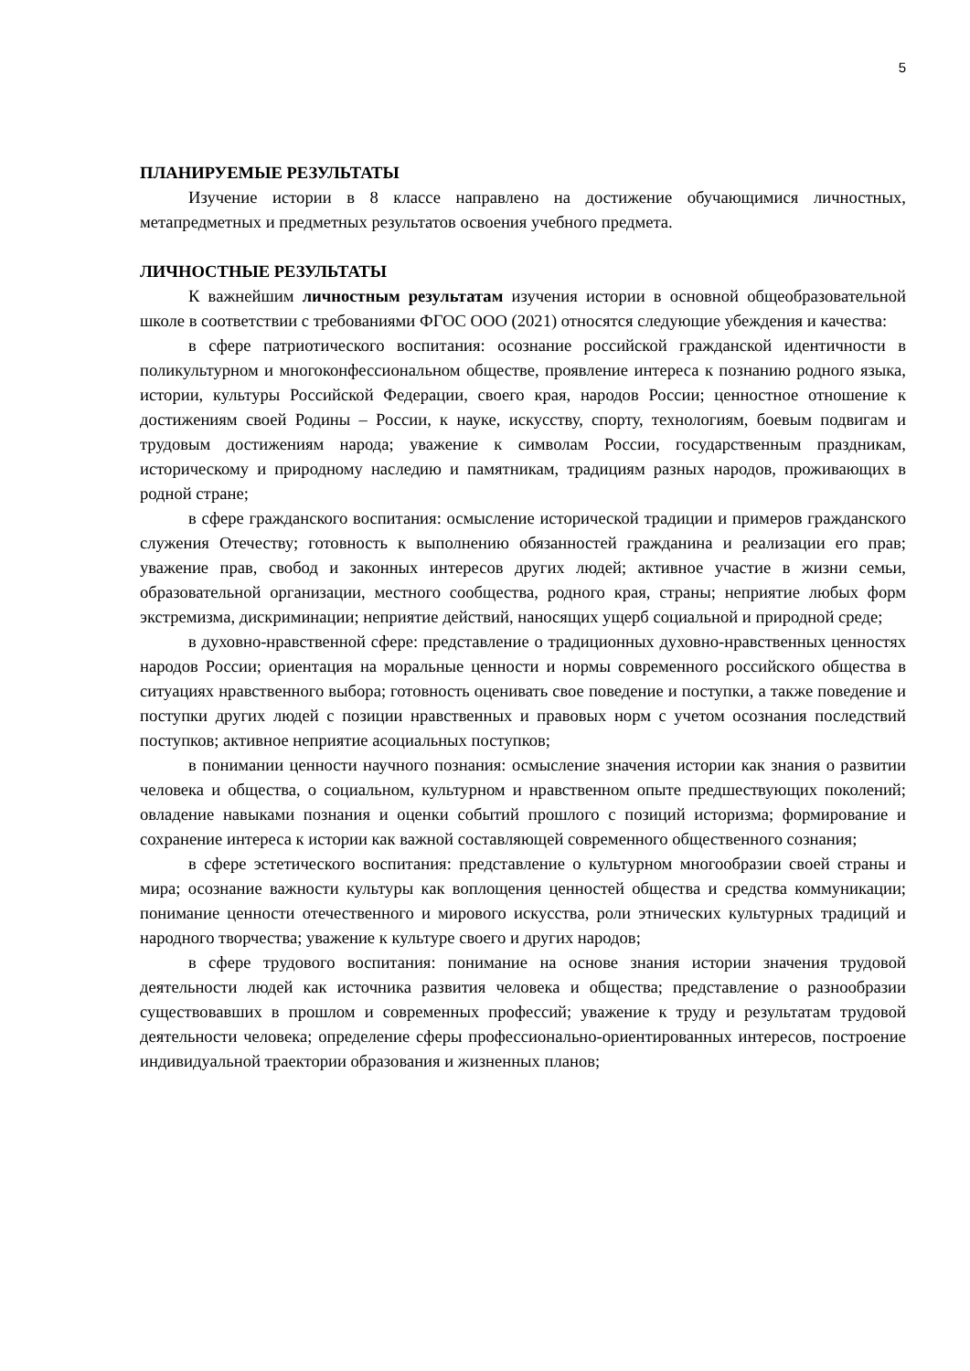5
ПЛАНИРУЕМЫЕ РЕЗУЛЬТАТЫ
Изучение истории в 8 классе направлено на достижение обучающимися личностных, метапредметных и предметных результатов освоения учебного предмета.
ЛИЧНОСТНЫЕ РЕЗУЛЬТАТЫ
К важнейшим личностным результатам изучения истории в основной общеобразовательной школе в соответствии с требованиями ФГОС ООО (2021) относятся следующие убеждения и качества:
в сфере патриотического воспитания: осознание российской гражданской идентичности в поликультурном и многоконфессиональном обществе, проявление интереса к познанию родного языка, истории, культуры Российской Федерации, своего края, народов России; ценностное отношение к достижениям своей Родины – России, к науке, искусству, спорту, технологиям, боевым подвигам и трудовым достижениям народа; уважение к символам России, государственным праздникам, историческому и природному наследию и памятникам, традициям разных народов, проживающих в родной стране;
в сфере гражданского воспитания: осмысление исторической традиции и примеров гражданского служения Отечеству; готовность к выполнению обязанностей гражданина и реализации его прав; уважение прав, свобод и законных интересов других людей; активное участие в жизни семьи, образовательной организации, местного сообщества, родного края, страны; неприятие любых форм экстремизма, дискриминации; неприятие действий, наносящих ущерб социальной и природной среде;
в духовно-нравственной сфере: представление о традиционных духовно-нравственных ценностях народов России; ориентация на моральные ценности и нормы современного российского общества в ситуациях нравственного выбора; готовность оценивать свое поведение и поступки, а также поведение и поступки других людей с позиции нравственных и правовых норм с учетом осознания последствий поступков; активное неприятие асоциальных поступков;
в понимании ценности научного познания: осмысление значения истории как знания о развитии человека и общества, о социальном, культурном и нравственном опыте предшествующих поколений; овладение навыками познания и оценки событий прошлого с позиций историзма; формирование и сохранение интереса к истории как важной составляющей современного общественного сознания;
в сфере эстетического воспитания: представление о культурном многообразии своей страны и мира; осознание важности культуры как воплощения ценностей общества и средства коммуникации; понимание ценности отечественного и мирового искусства, роли этнических культурных традиций и народного творчества; уважение к культуре своего и других народов;
в сфере трудового воспитания: понимание на основе знания истории значения трудовой деятельности людей как источника развития человека и общества; представление о разнообразии существовавших в прошлом и современных профессий; уважение к труду и результатам трудовой деятельности человека; определение сферы профессионально-ориентированных интересов, построение индивидуальной траектории образования и жизненных планов;